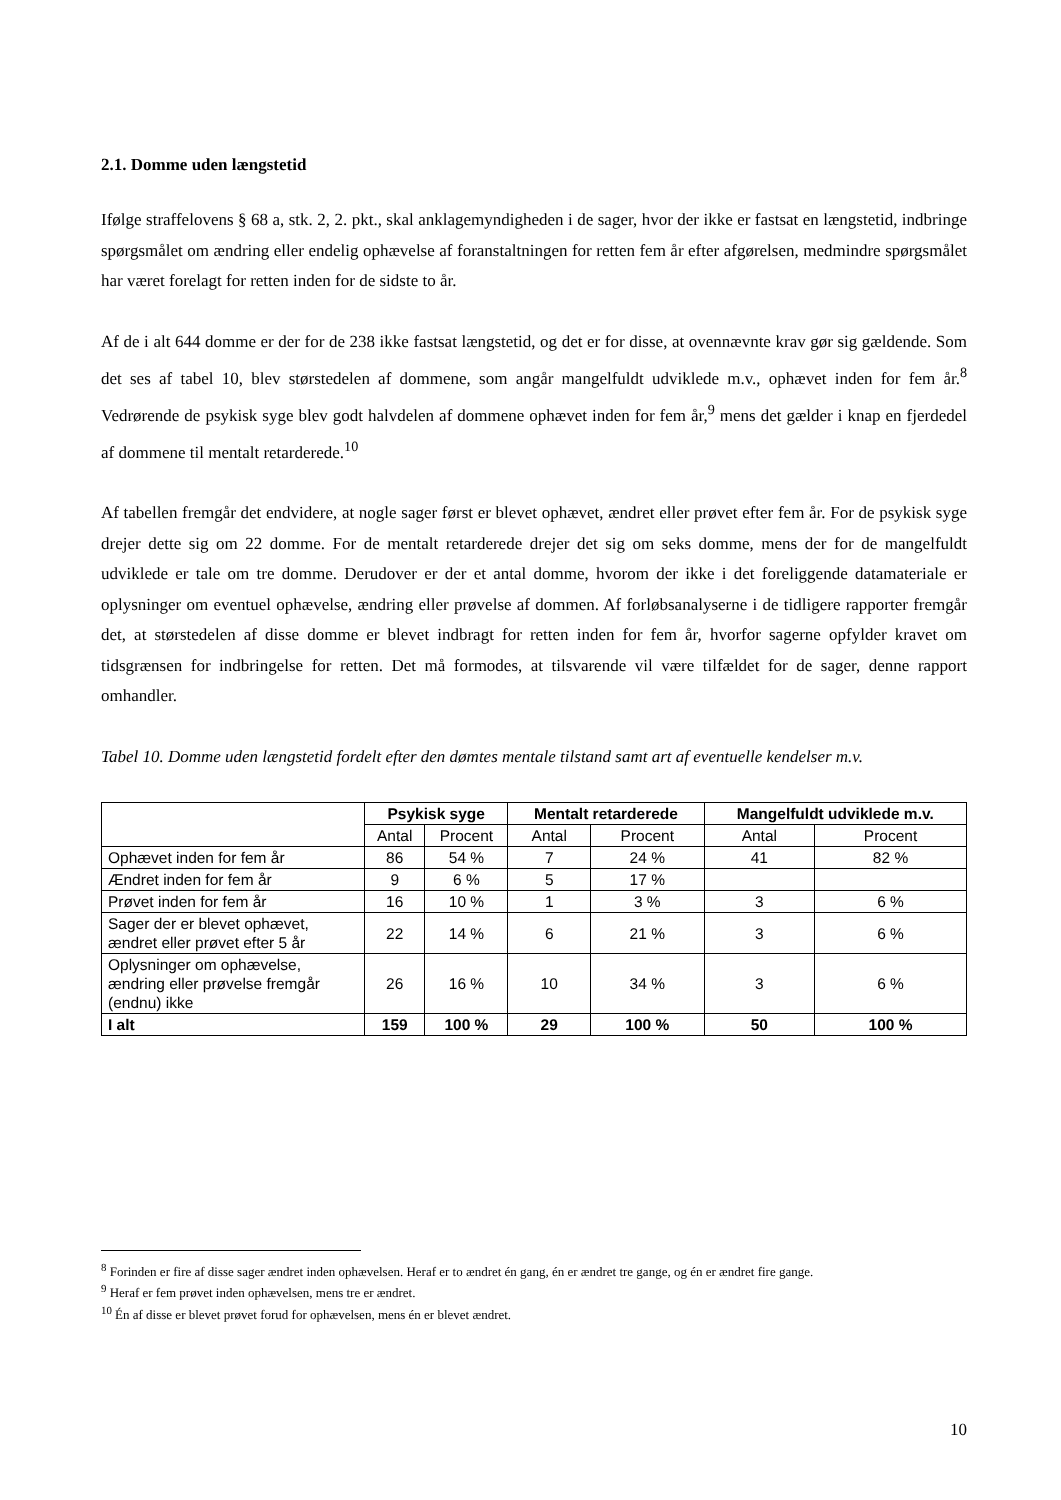2.1. Domme uden længstetid
Ifølge straffelovens § 68 a, stk. 2, 2. pkt., skal anklagemyndigheden i de sager, hvor der ikke er fastsat en længstetid, indbringe spørgsmålet om ændring eller endelig ophævelse af foranstaltningen for retten fem år efter afgørelsen, medmindre spørgsmålet har været forelagt for retten inden for de sidste to år.
Af de i alt 644 domme er der for de 238 ikke fastsat længstetid, og det er for disse, at ovennævnte krav gør sig gældende. Som det ses af tabel 10, blev størstedelen af dommene, som angår mangelfuldt udviklede m.v., ophævet inden for fem år.<sup>8</sup> Vedrørende de psykisk syge blev godt halvdelen af dommene ophævet inden for fem år,<sup>9</sup> mens det gælder i knap en fjerdedel af dommene til mentalt retarderede.<sup>10</sup>
Af tabellen fremgår det endvidere, at nogle sager først er blevet ophævet, ændret eller prøvet efter fem år. For de psykisk syge drejer dette sig om 22 domme. For de mentalt retarderede drejer det sig om seks domme, mens der for de mangelfuldt udviklede er tale om tre domme. Derudover er der et antal domme, hvorom der ikke i det foreliggende datamateriale er oplysninger om eventuel ophævelse, ændring eller prøvelse af dommen. Af forløbsanalyserne i de tidligere rapporter fremgår det, at størstedelen af disse domme er blevet indbragt for retten inden for fem år, hvorfor sagerne opfylder kravet om tidsgrænsen for indbringelse for retten. Det må formodes, at tilsvarende vil være tilfældet for de sager, denne rapport omhandler.
Tabel 10. Domme uden længstetid fordelt efter den dømtes mentale tilstand samt art af eventuelle kendelser m.v.
| | Psykisk syge | | Mentalt retarderede | | Mangelfuldt udviklede m.v. | |
| --- | --- | --- | --- | --- | --- | --- |
| | Antal | Procent | Antal | Procent | Antal | Procent |
| Ophævet inden for fem år | 86 | 54 % | 7 | 24 % | 41 | 82 % |
| Ændret inden for fem år | 9 | 6 % | 5 | 17 % | | |
| Prøvet inden for fem år | 16 | 10 % | 1 | 3 % | 3 | 6 % |
| Sager der er blevet ophævet, ændret eller prøvet efter 5 år | 22 | 14 % | 6 | 21 % | 3 | 6 % |
| Oplysninger om ophævelse, ændring eller prøvelse fremgår (endnu) ikke | 26 | 16 % | 10 | 34 % | 3 | 6 % |
| I alt | 159 | 100 % | 29 | 100 % | 50 | 100 % |
<sup>8</sup> Forinden er fire af disse sager ændret inden ophævelsen. Heraf er to ændret én gang, én er ændret tre gange, og én er ændret fire gange.
<sup>9</sup> Heraf er fem prøvet inden ophævelsen, mens tre er ændret.
<sup>10</sup> Én af disse er blevet prøvet forud for ophævelsen, mens én er blevet ændret.
10